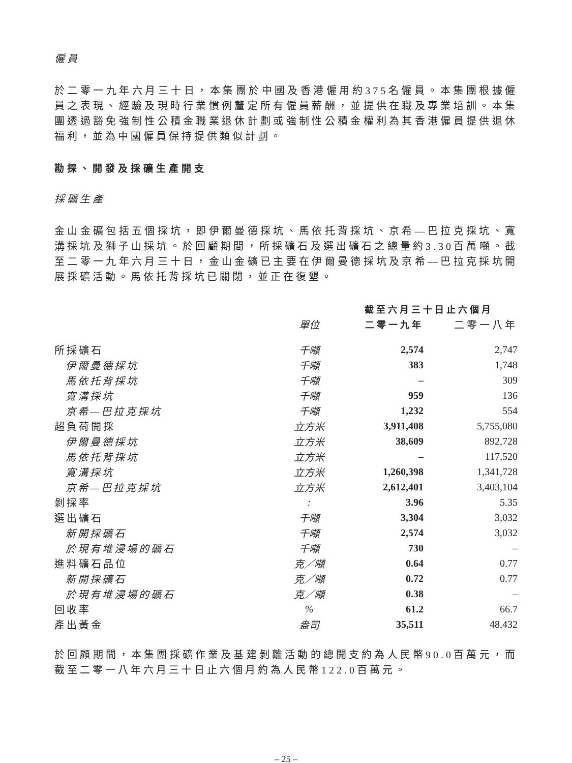僱員
於二零一九年六月三十日，本集團於中國及香港僱用約375名僱員。本集團根據僱員之表現、經驗及現時行業慣例釐定所有僱員薪酬，並提供在職及專業培訓。本集團透過豁免強制性公積金職業退休計劃或強制性公積金權利為其香港僱員提供退休福利，並為中國僱員保持提供類似計劃。
勘探、開發及採礦生產開支
採礦生產
金山金礦包括五個採坑，即伊爾曼德採坑、馬依托背採坑、京希—巴拉克採坑、寬溝採坑及獅子山採坑。於回顧期間，所採礦石及選出礦石之總量約3.30百萬噸。截至二零一九年六月三十日，金山金礦已主要在伊爾曼德採坑及京希—巴拉克採坑開展採礦活動。馬依托背採坑已關閉，並正在復墾。
| | | 截至六月三十日止六個月 | |
| --- | --- | --- | --- |
| | 單位 | 二零一九年 | 二零一八年 |
| 所採礦石 | 千噸 | 2,574 | 2,747 |
| 伊爾曼德採坑 | 千噸 | 383 | 1,748 |
| 馬依托背採坑 | 千噸 | – | 309 |
| 寬溝採坑 | 千噸 | 959 | 136 |
| 京希—巴拉克採坑 | 千噸 | 1,232 | 554 |
| 超負荷開採 | 立方米 | 3,911,408 | 5,755,080 |
| 伊爾曼德採坑 | 立方米 | 38,609 | 892,728 |
| 馬依托背採坑 | 立方米 | – | 117,520 |
| 寬溝採坑 | 立方米 | 1,260,398 | 1,341,728 |
| 京希—巴拉克採坑 | 立方米 | 2,612,401 | 3,403,104 |
| 剝採率 | : | 3.96 | 5.35 |
| 選出礦石 | 千噸 | 3,304 | 3,032 |
| 新開採礦石 | 千噸 | 2,574 | 3,032 |
| 於現有堆浸場的礦石 | 千噸 | 730 | – |
| 進料礦石品位 | 克／噸 | 0.64 | 0.77 |
| 新開採礦石 | 克／噸 | 0.72 | 0.77 |
| 於現有堆浸場的礦石 | 克／噸 | 0.38 | – |
| 回收率 | % | 61.2 | 66.7 |
| 產出黃金 | 盎司 | 35,511 | 48,432 |
於回顧期間，本集團採礦作業及基建剝離活動的總開支約為人民幣90.0百萬元，而截至二零一八年六月三十日止六個月約為人民幣122.0百萬元。
– 25 –